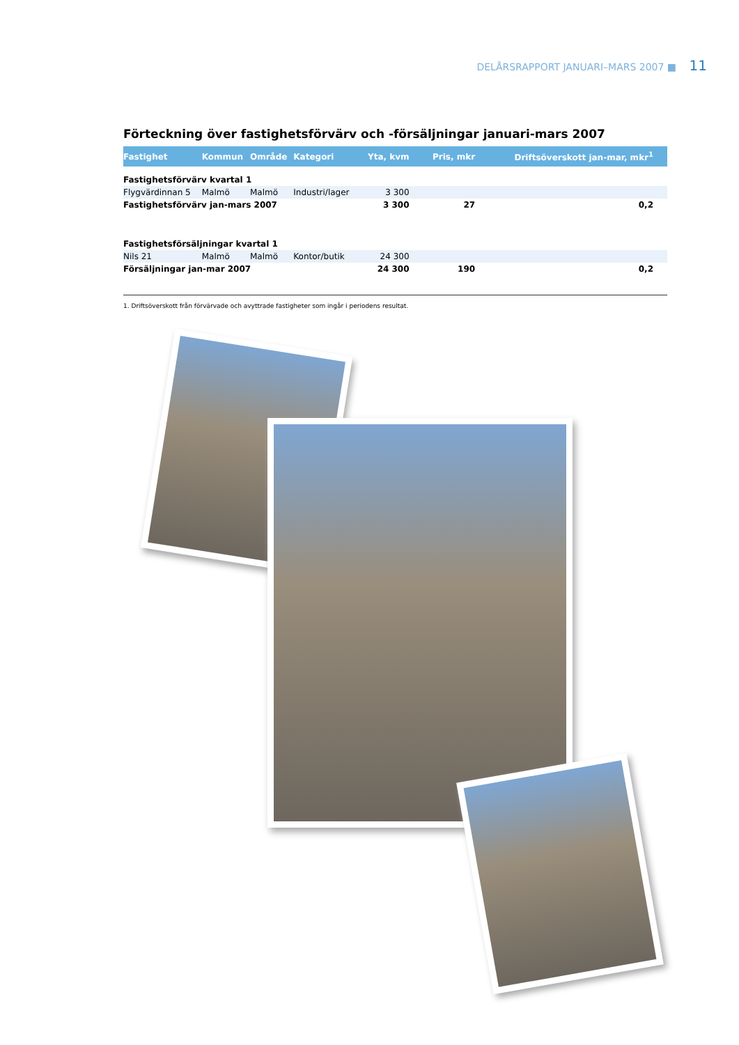DELÅRSRAPPORT JANUARI–MARS 2007 ■ 11
Förteckning över fastighetsförvärv och -försäljningar januari-mars 2007
| Fastighet | Kommun | Område | Kategori | Yta, kvm | Pris, mkr | Driftsöverskott jan-mar, mkr<sup>1</sup> |
| --- | --- | --- | --- | --- | --- | --- |
| Fastighetsförvärv kvartal 1 | | | | | | |
| Flygvärdinnan 5 | Malmö | Malmö | Industri/lager | 3 300 | | |
| Fastighetsförvärv jan-mars 2007 | | | | 3 300 | 27 | 0,2 |
| Fastighetsförsäljningar kvartal 1 | | | | | | |
| Nils 21 | Malmö | Malmö | Kontor/butik | 24 300 | | |
| Försäljningar jan-mar 2007 | | | | 24 300 | 190 | 0,2 |
1. Driftsöverskott från förvärvade och avyttrade fastigheter som ingår i periodens resultat.